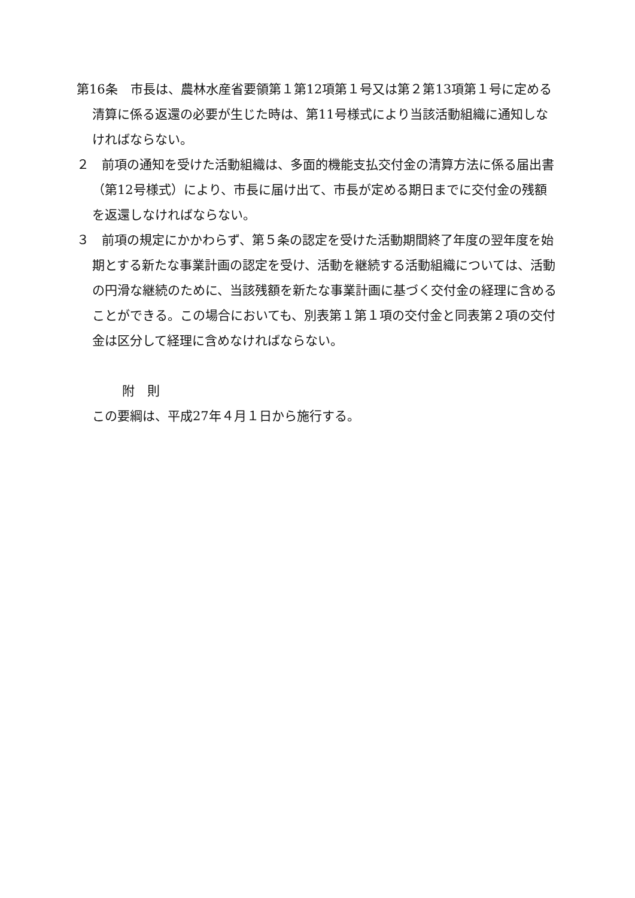第16条　市長は、農林水産省要領第１第12項第１号又は第２第13項第１号に定める清算に係る返還の必要が生じた時は、第11号様式により当該活動組織に通知しなければならない。
２　前項の通知を受けた活動組織は、多面的機能支払交付金の清算方法に係る届出書（第12号様式）により、市長に届け出て、市長が定める期日までに交付金の残額を返還しなければならない。
３　前項の規定にかかわらず、第５条の認定を受けた活動期間終了年度の翌年度を始期とする新たな事業計画の認定を受け、活動を継続する活動組織については、活動の円滑な継続のために、当該残額を新たな事業計画に基づく交付金の経理に含めることができる。この場合においても、別表第１第１項の交付金と同表第２項の交付金は区分して経理に含めなければならない。
附　則
この要綱は、平成27年４月１日から施行する。